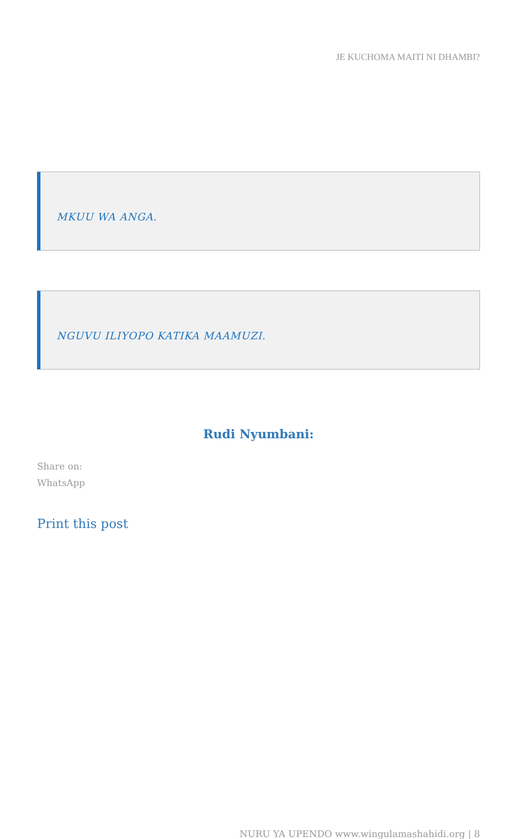JE KUCHOMA MAITI NI DHAMBI?
MKUU WA ANGA.
NGUVU ILIYOPO KATIKA MAAMUZI.
Rudi Nyumbani:
Share on:
WhatsApp
Print this post
NURU YA UPENDO www.wingulamashahidi.org | 8